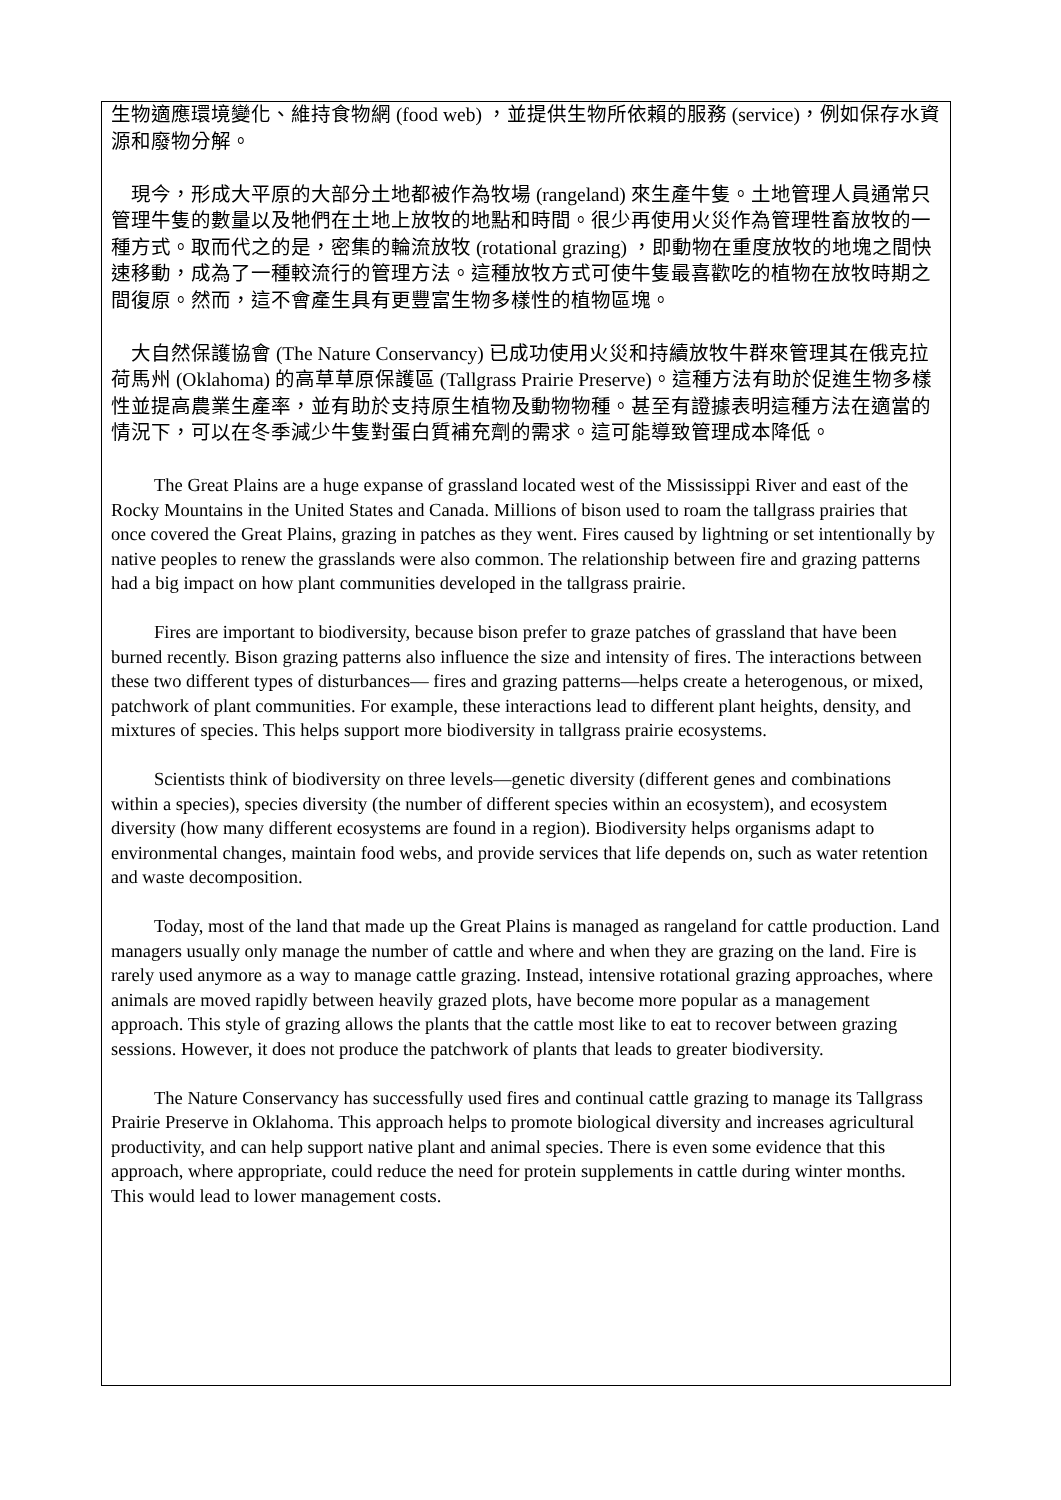生物適應環境變化、維持食物網 (food web) ，並提供生物所依賴的服務 (service)，例如保存水資源和廢物分解。
現今，形成大平原的大部分土地都被作為牧場 (rangeland) 來生產牛隻。土地管理人員通常只管理牛隻的數量以及牠們在土地上放牧的地點和時間。很少再使用火災作為管理牲畜放牧的一種方式。取而代之的是，密集的輪流放牧 (rotational grazing) ，即動物在重度放牧的地塊之間快速移動，成為了一種較流行的管理方法。這種放牧方式可使牛隻最喜歡吃的植物在放牧時期之間復原。然而，這不會產生具有更豐富生物多樣性的植物區塊。
大自然保護協會 (The Nature Conservancy) 已成功使用火災和持續放牧牛群來管理其在俄克拉荷馬州 (Oklahoma) 的高草草原保護區 (Tallgrass Prairie Preserve)。這種方法有助於促進生物多樣性並提高農業生產率，並有助於支持原生植物及動物物種。甚至有證據表明這種方法在適當的情況下，可以在冬季減少牛隻對蛋白質補充劑的需求。這可能導致管理成本降低。
The Great Plains are a huge expanse of grassland located west of the Mississippi River and east of the Rocky Mountains in the United States and Canada. Millions of bison used to roam the tallgrass prairies that once covered the Great Plains, grazing in patches as they went. Fires caused by lightning or set intentionally by native peoples to renew the grasslands were also common. The relationship between fire and grazing patterns had a big impact on how plant communities developed in the tallgrass prairie.
Fires are important to biodiversity, because bison prefer to graze patches of grassland that have been burned recently. Bison grazing patterns also influence the size and intensity of fires. The interactions between these two different types of disturbances— fires and grazing patterns—helps create a heterogenous, or mixed, patchwork of plant communities. For example, these interactions lead to different plant heights, density, and mixtures of species. This helps support more biodiversity in tallgrass prairie ecosystems.
Scientists think of biodiversity on three levels—genetic diversity (different genes and combinations within a species), species diversity (the number of different species within an ecosystem), and ecosystem diversity (how many different ecosystems are found in a region). Biodiversity helps organisms adapt to environmental changes, maintain food webs, and provide services that life depends on, such as water retention and waste decomposition.
Today, most of the land that made up the Great Plains is managed as rangeland for cattle production. Land managers usually only manage the number of cattle and where and when they are grazing on the land. Fire is rarely used anymore as a way to manage cattle grazing. Instead, intensive rotational grazing approaches, where animals are moved rapidly between heavily grazed plots, have become more popular as a management approach. This style of grazing allows the plants that the cattle most like to eat to recover between grazing sessions. However, it does not produce the patchwork of plants that leads to greater biodiversity.
The Nature Conservancy has successfully used fires and continual cattle grazing to manage its Tallgrass Prairie Preserve in Oklahoma. This approach helps to promote biological diversity and increases agricultural productivity, and can help support native plant and animal species. There is even some evidence that this approach, where appropriate, could reduce the need for protein supplements in cattle during winter months. This would lead to lower management costs.